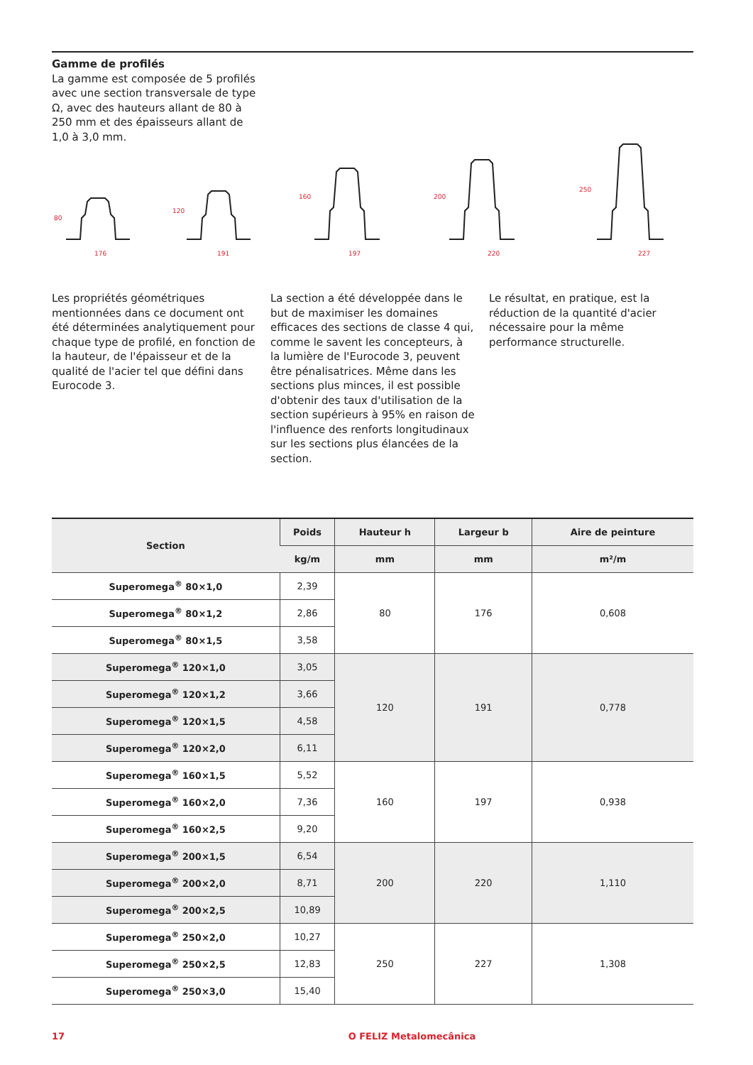Gamme de profilés
La gamme est composée de 5 profilés avec une section transversale de type Ω, avec des hauteurs allant de 80 à 250 mm et des épaisseurs allant de 1,0 à 3,0 mm.
176
191
197
220
227
80
120
160
200
250
Les propriétés géométriques mentionnées dans ce document ont été déterminées analytiquement pour chaque type de profilé, en fonction de la hauteur, de l'épaisseur et de la qualité de l'acier tel que défini dans Eurocode 3.
La section a été développée dans le but de maximiser les domaines efficaces des sections de classe 4 qui, comme le savent les concepteurs, à la lumière de l'Eurocode 3, peuvent être pénalisatrices. Même dans les sections plus minces, il est possible d'obtenir des taux d'utilisation de la section supérieurs à 95% en raison de l'influence des renforts longitudinaux sur les sections plus élancées de la section.
Le résultat, en pratique, est la réduction de la quantité d'acier nécessaire pour la même performance structurelle.
| Section | Poids | Hauteur h | Largeur b | Aire de peinture |
| --- | --- | --- | --- | --- |
| | kg/m | mm | mm | m²/m |
| Superomega<sup>®</sup> 80×1,0 | 2,39 | 80 | 176 | 0,608 |
| Superomega<sup>®</sup> 80×1,2 | 2,86 | | | |
| Superomega<sup>®</sup> 80×1,5 | 3,58 | | | |
| Superomega<sup>®</sup> 120×1,0 | 3,05 | 120 | 191 | 0,778 |
| Superomega<sup>®</sup> 120×1,2 | 3,66 | | | |
| Superomega<sup>®</sup> 120×1,5 | 4,58 | | | |
| Superomega<sup>®</sup> 120×2,0 | 6,11 | | | |
| Superomega<sup>®</sup> 160×1,5 | 5,52 | 160 | 197 | 0,938 |
| Superomega<sup>®</sup> 160×2,0 | 7,36 | | | |
| Superomega<sup>®</sup> 160×2,5 | 9,20 | | | |
| Superomega<sup>®</sup> 200×1,5 | 6,54 | 200 | 220 | 1,110 |
| Superomega<sup>®</sup> 200×2,0 | 8,71 | | | |
| Superomega<sup>®</sup> 200×2,5 | 10,89 | | | |
| Superomega<sup>®</sup> 250×2,0 | 10,27 | 250 | 227 | 1,308 |
| Superomega<sup>®</sup> 250×2,5 | 12,83 | | | |
| Superomega<sup>®</sup> 250×3,0 | 15,40 | | | |
17 O FELIZ Metalomecânica